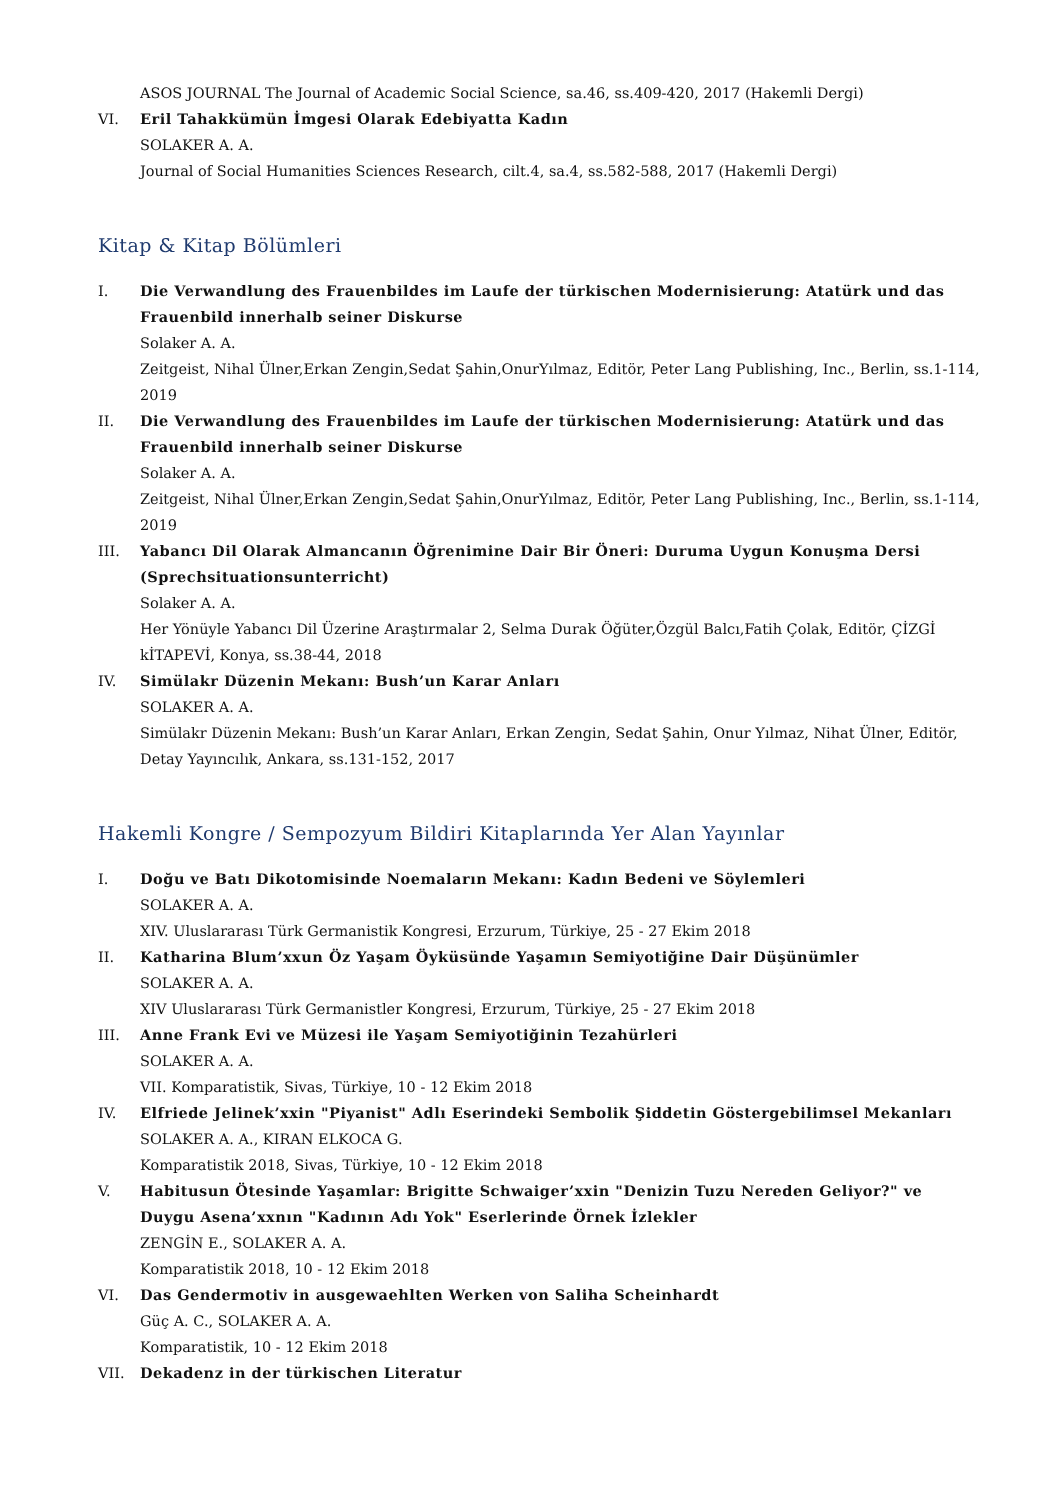ASOS JOURNAL The Journal of Academic Social Science, sa.46, ss.409-420, 2017 (Hakemli Dergi)
VI. Eril Tahakkümün İmgesi Olarak Edebiyatta Kadın
SOLAKER A. A.
Journal of Social Humanities Sciences Research, cilt.4, sa.4, ss.582-588, 2017 (Hakemli Dergi)
Kitap & Kitap Bölümleri
I. Die Verwandlung des Frauenbildes im Laufe der türkischen Modernisierung: Atatürk und das Frauenbild innerhalb seiner Diskurse
Solaker A. A.
Zeitgeist, Nihal Ülner,Erkan Zengin,Sedat Şahin,OnurYılmaz, Editör, Peter Lang Publishing, Inc., Berlin, ss.1-114, 2019
II. Die Verwandlung des Frauenbildes im Laufe der türkischen Modernisierung: Atatürk und das Frauenbild innerhalb seiner Diskurse
Solaker A. A.
Zeitgeist, Nihal Ülner,Erkan Zengin,Sedat Şahin,OnurYılmaz, Editör, Peter Lang Publishing, Inc., Berlin, ss.1-114, 2019
III. Yabancı Dil Olarak Almancanın Öğrenimine Dair Bir Öneri: Duruma Uygun Konuşma Dersi (Sprechsituationsunterricht)
Solaker A. A.
Her Yönüyle Yabancı Dil Üzerine Araştırmalar 2, Selma Durak Öğüter,Özgül Balcı,Fatih Çolak, Editör, ÇİZGİ kİTAPEVİ, Konya, ss.38-44, 2018
IV. Simülakr Düzenin Mekanı: Bush’un Karar Anları
SOLAKER A. A.
Simülakr Düzenin Mekanı: Bush’un Karar Anları, Erkan Zengin, Sedat Şahin, Onur Yılmaz, Nihat Ülner, Editör, Detay Yayıncılık, Ankara, ss.131-152, 2017
Hakemli Kongre / Sempozyum Bildiri Kitaplarında Yer Alan Yayınlar
I. Doğu ve Batı Dikotomisinde Noemaların Mekanı: Kadın Bedeni ve Söylemleri
SOLAKER A. A.
XIV. Uluslararası Türk Germanistik Kongresi, Erzurum, Türkiye, 25 - 27 Ekim 2018
II. Katharina Blum’xxun Öz Yaşam Öyküsünde Yaşamın Semiyotiğine Dair Düşünümler
SOLAKER A. A.
XIV Uluslararası Türk Germanistler Kongresi, Erzurum, Türkiye, 25 - 27 Ekim 2018
III. Anne Frank Evi ve Müzesi ile Yaşam Semiyotiğinin Tezahürleri
SOLAKER A. A.
VII. Komparatistik, Sivas, Türkiye, 10 - 12 Ekim 2018
IV. Elfriede Jelinek’xxin "Piyanist" Adlı Eserindeki Sembolik Şiddetin Göstergebilimsel Mekanları
SOLAKER A. A., KIRAN ELKOCA G.
Komparatistik 2018, Sivas, Türkiye, 10 - 12 Ekim 2018
V. Habitusun Ötesinde Yaşamlar: Brigitte Schwaiger’xxin "Denizin Tuzu Nereden Geliyor?" ve Duygu Asena’xxnın "Kadının Adı Yok" Eserlerinde Örnek İzlekler
ZENGİN E., SOLAKER A. A.
Komparatistik 2018, 10 - 12 Ekim 2018
VI. Das Gendermotiv in ausgewaehlten Werken von Saliha Scheinhardt
Güç A. C., SOLAKER A. A.
Komparatistik, 10 - 12 Ekim 2018
VII. Dekadenz in der türkischen Literatur